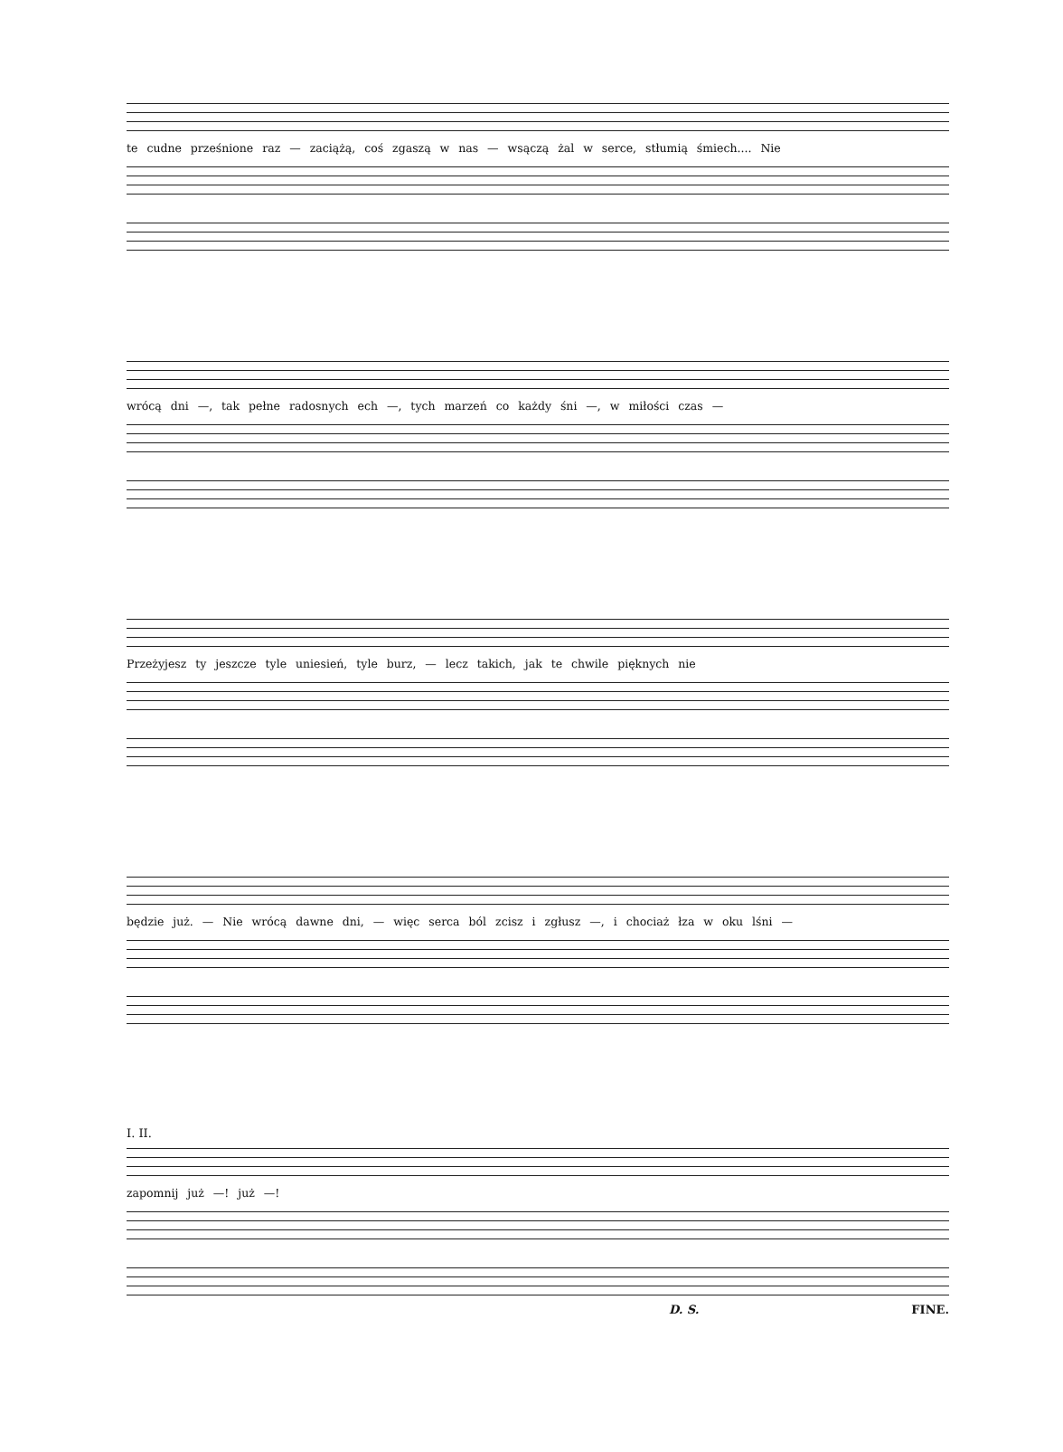te cudne prześnione raz — zaciążą, coś zgaszą w nas — wsączą żal w serce, stłumią śmiech.... Nie
wrócą dni —, tak pełne radosnych ech —, tych marzeń co każdy śni —, w miłości czas —
Przeżyjesz ty jeszcze tyle uniesień, tyle burz, — lecz takich, jak te chwile pięknych nie
będzie już. — Nie wrócą dawne dni, — więc serca ból zcisz i zgłusz —, i chociaż łza w oku lśni —
I. II.
zapomnij już —! już —!
D. S. FINE.